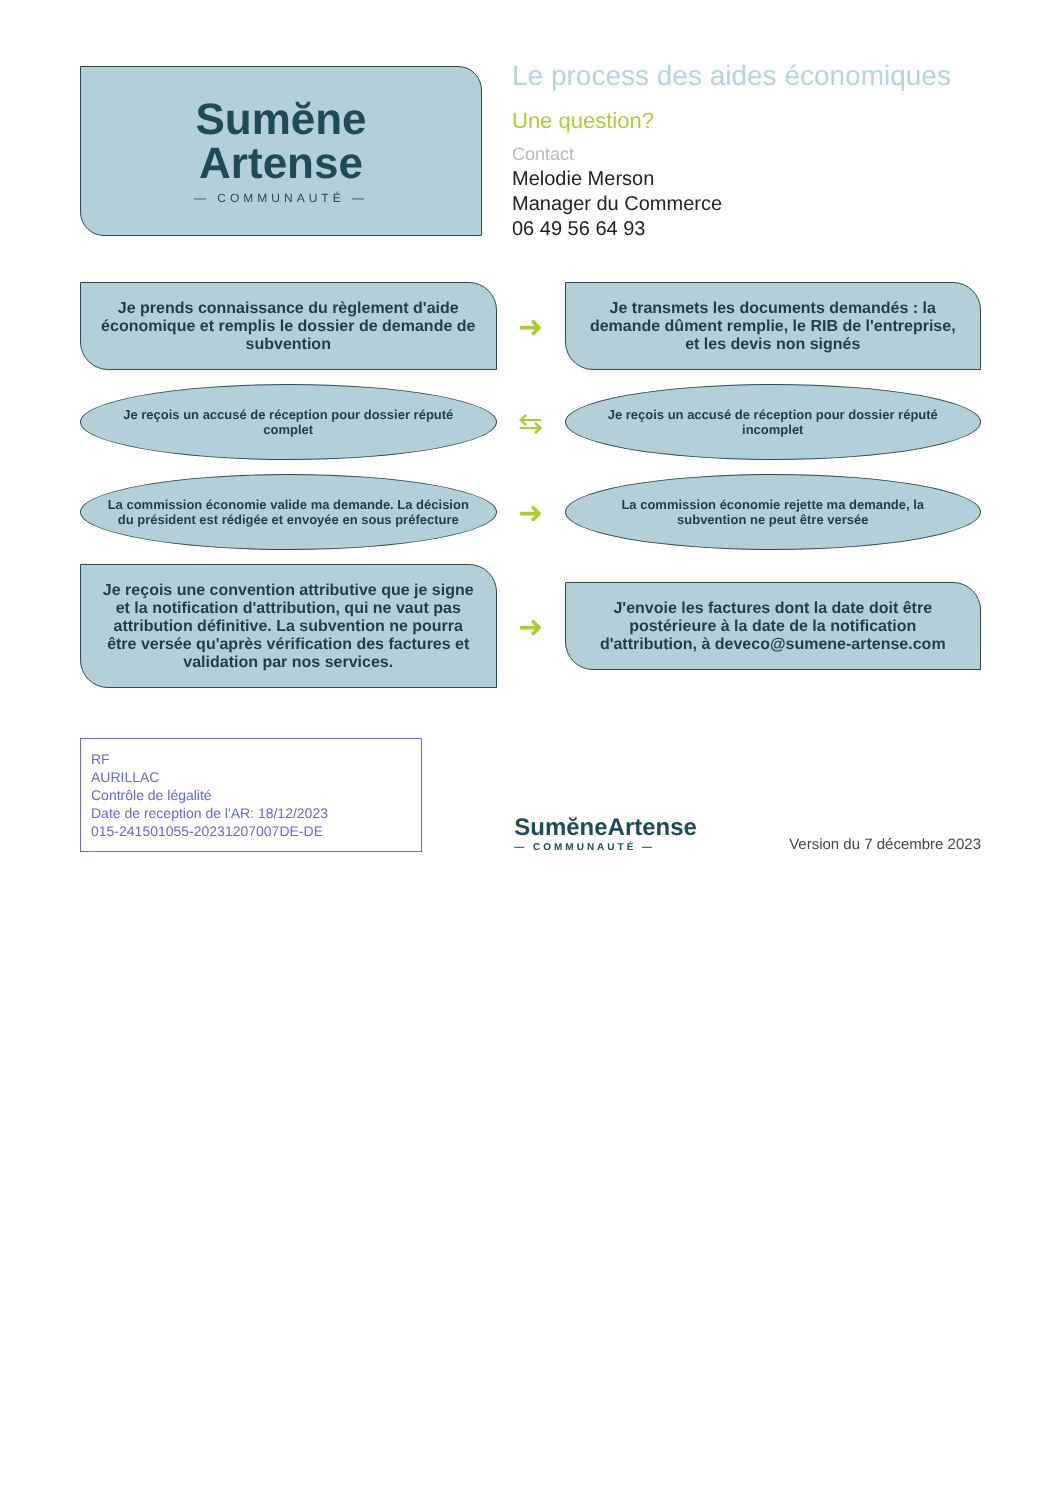Sumĕne
Artense
— COMMUNAUTÉ —
Le process des aides économiques
Une question?
Contact
Melodie Merson
Manager du Commerce
06 49 56 64 93
Je prends connaissance du règlement d'aide économique et remplis le dossier de demande de subvention
➜
Je transmets les documents demandés : la demande dûment remplie, le RIB de l'entreprise, et les devis non signés
Je reçois un accusé de réception pour dossier réputé complet
⇆
Je reçois un accusé de réception pour dossier réputé incomplet
La commission économie valide ma demande. La décision du président est rédigée et envoyée en sous préfecture
➜
La commission économie rejette ma demande, la subvention ne peut être versée
Je reçois une convention attributive que je signe et la notification d'attribution, qui ne vaut pas attribution définitive. La subvention ne pourra être versée qu'après vérification des factures et validation par nos services.
➜
J'envoie les factures dont la date doit être postérieure à la date de la notification d'attribution, à deveco@sumene-artense.com
RF
AURILLAC
Contrôle de légalité
Date de reception de l'AR: 18/12/2023
015-241501055-20231207007DE-DE
SumĕneArtense
— COMMUNAUTÉ —
Version du 7 décembre 2023